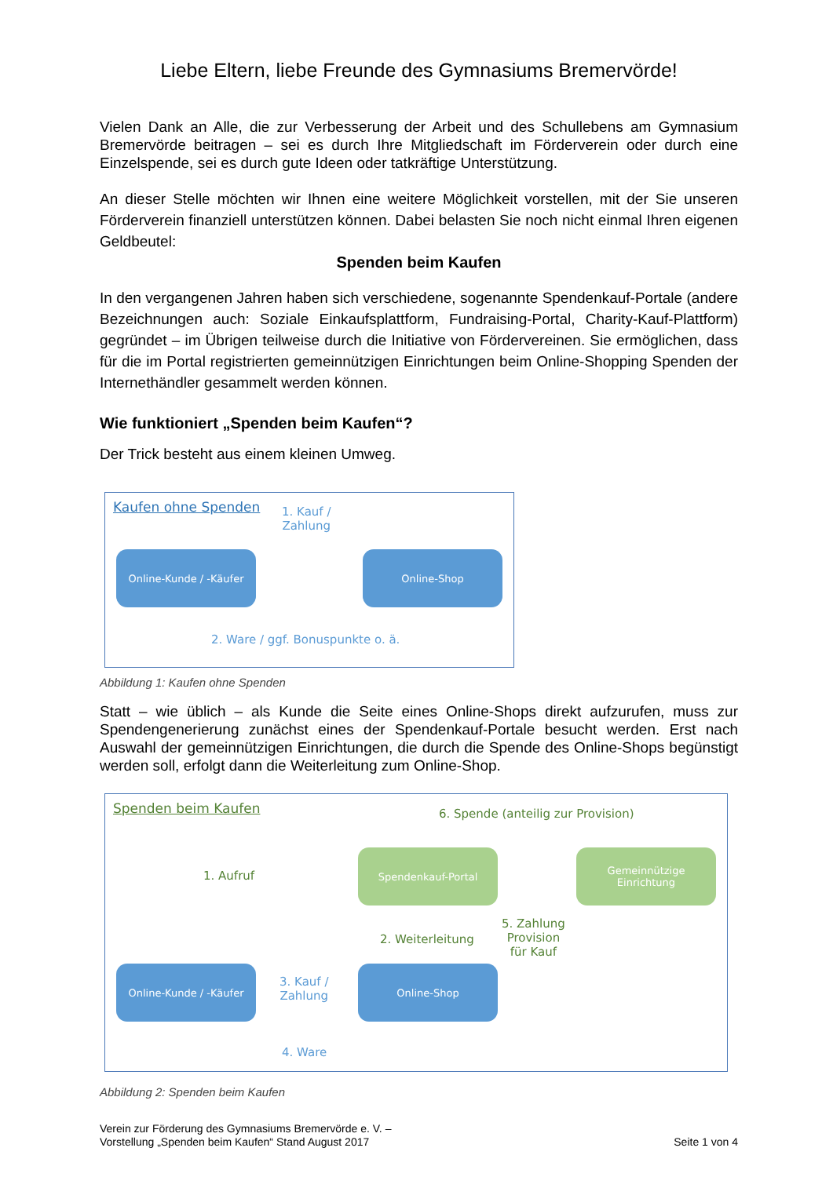Liebe Eltern, liebe Freunde des Gymnasiums Bremervörde!
Vielen Dank an Alle, die zur Verbesserung der Arbeit und des Schullebens am Gymnasium Bremervörde beitragen – sei es durch Ihre Mitgliedschaft im Förderverein oder durch eine Einzelspende, sei es durch gute Ideen oder tatkräftige Unterstützung.
An dieser Stelle möchten wir Ihnen eine weitere Möglichkeit vorstellen, mit der Sie unseren Förderverein finanziell unterstützen können. Dabei belasten Sie noch nicht einmal Ihren eigenen Geldbeutel:
Spenden beim Kaufen
In den vergangenen Jahren haben sich verschiedene, sogenannte Spendenkauf-Portale (andere Bezeichnungen auch: Soziale Einkaufsplattform, Fundraising-Portal, Charity-Kauf-Plattform) gegründet – im Übrigen teilweise durch die Initiative von Fördervereinen. Sie ermöglichen, dass für die im Portal registrierten gemeinnützigen Einrichtungen beim Online-Shopping Spenden der Internethändler gesammelt werden können.
Wie funktioniert „Spenden beim Kaufen“?
Der Trick besteht aus einem kleinen Umweg.
Kaufen ohne Spenden
1. Kauf /
Zahlung
Online-Kunde / -Käufer Online-Shop
2. Ware / ggf. Bonuspunkte o. ä.
Abbildung 1: Kaufen ohne Spenden
Statt – wie üblich – als Kunde die Seite eines Online-Shops direkt aufzurufen, muss zur Spendengenerierung zunächst eines der Spendenkauf-Portale besucht werden. Erst nach Auswahl der gemeinnützigen Einrichtungen, die durch die Spende des Online-Shops begünstigt werden soll, erfolgt dann die Weiterleitung zum Online-Shop.
Spenden beim Kaufen
6. Spende (anteilig zur Provision)
1. Aufruf
Spendenkauf-Portal
Gemeinnützige
Einrichtung
2. Weiterleitung
5. Zahlung
Provision
für Kauf
Online-Kunde / -Käufer
3. Kauf /
Zahlung
Online-Shop
4. Ware
Abbildung 2: Spenden beim Kaufen
Verein zur Förderung des Gymnasiums Bremervörde e. V. –
Vorstellung „Spenden beim Kaufen“ Stand August 2017
Seite 1 von 4